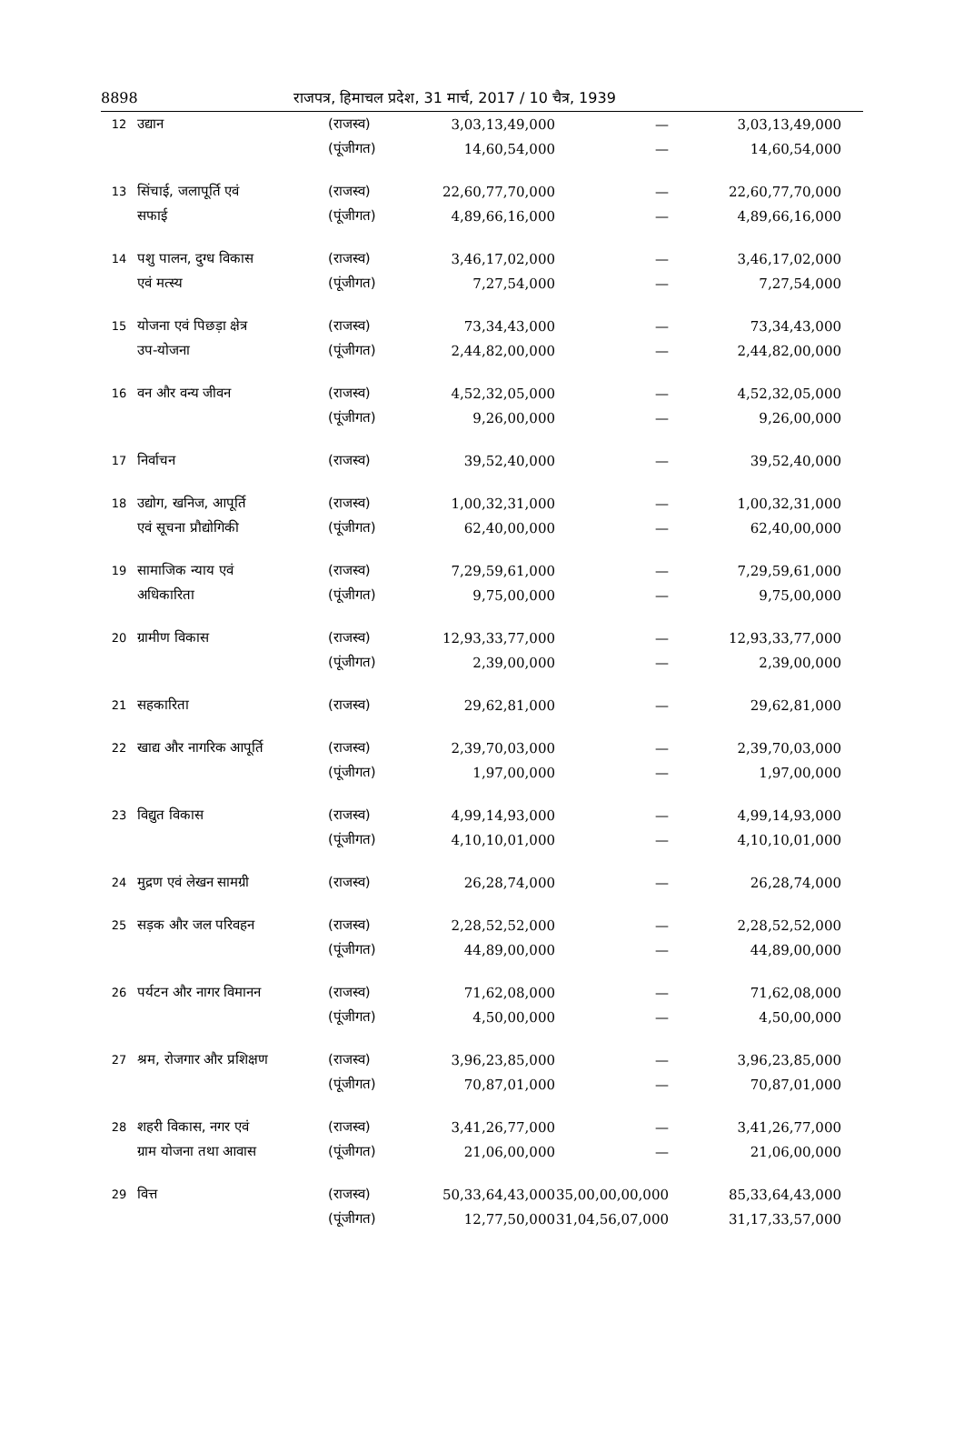8898 राजपत्र, हिमाचल प्रदेश, 31 मार्च, 2017 / 10 चैत्र, 1939
| 12 | उद्यान | (राजस्व) | 3,03,13,49,000 | — | 3,03,13,49,000 |
| | | (पूंजीगत) | 14,60,54,000 | — | 14,60,54,000 |
| 13 | सिंचाई, जलापूर्ति एवं | (राजस्व) | 22,60,77,70,000 | — | 22,60,77,70,000 |
| | सफाई | (पूंजीगत) | 4,89,66,16,000 | — | 4,89,66,16,000 |
| 14 | पशु पालन, दुग्ध विकास | (राजस्व) | 3,46,17,02,000 | — | 3,46,17,02,000 |
| | एवं मत्स्य | (पूंजीगत) | 7,27,54,000 | — | 7,27,54,000 |
| 15 | योजना एवं पिछड़ा क्षेत्र | (राजस्व) | 73,34,43,000 | — | 73,34,43,000 |
| | उप-योजना | (पूंजीगत) | 2,44,82,00,000 | — | 2,44,82,00,000 |
| 16 | वन और वन्य जीवन | (राजस्व) | 4,52,32,05,000 | — | 4,52,32,05,000 |
| | | (पूंजीगत) | 9,26,00,000 | — | 9,26,00,000 |
| 17 | निर्वाचन | (राजस्व) | 39,52,40,000 | — | 39,52,40,000 |
| 18 | उद्योग, खनिज, आपूर्ति | (राजस्व) | 1,00,32,31,000 | — | 1,00,32,31,000 |
| | एवं सूचना प्रौद्योगिकी | (पूंजीगत) | 62,40,00,000 | — | 62,40,00,000 |
| 19 | सामाजिक न्याय एवं | (राजस्व) | 7,29,59,61,000 | — | 7,29,59,61,000 |
| | अधिकारिता | (पूंजीगत) | 9,75,00,000 | — | 9,75,00,000 |
| 20 | ग्रामीण विकास | (राजस्व) | 12,93,33,77,000 | — | 12,93,33,77,000 |
| | | (पूंजीगत) | 2,39,00,000 | — | 2,39,00,000 |
| 21 | सहकारिता | (राजस्व) | 29,62,81,000 | — | 29,62,81,000 |
| 22 | खाद्य और नागरिक आपूर्ति | (राजस्व) | 2,39,70,03,000 | — | 2,39,70,03,000 |
| | | (पूंजीगत) | 1,97,00,000 | — | 1,97,00,000 |
| 23 | विद्युत विकास | (राजस्व) | 4,99,14,93,000 | — | 4,99,14,93,000 |
| | | (पूंजीगत) | 4,10,10,01,000 | — | 4,10,10,01,000 |
| 24 | मुद्रण एवं लेखन सामग्री | (राजस्व) | 26,28,74,000 | — | 26,28,74,000 |
| 25 | सड़क और जल परिवहन | (राजस्व) | 2,28,52,52,000 | — | 2,28,52,52,000 |
| | | (पूंजीगत) | 44,89,00,000 | — | 44,89,00,000 |
| 26 | पर्यटन और नागर विमानन | (राजस्व) | 71,62,08,000 | — | 71,62,08,000 |
| | | (पूंजीगत) | 4,50,00,000 | — | 4,50,00,000 |
| 27 | श्रम, रोजगार और प्रशिक्षण | (राजस्व) | 3,96,23,85,000 | — | 3,96,23,85,000 |
| | | (पूंजीगत) | 70,87,01,000 | — | 70,87,01,000 |
| 28 | शहरी विकास, नगर एवं | (राजस्व) | 3,41,26,77,000 | — | 3,41,26,77,000 |
| | ग्राम योजना तथा आवास | (पूंजीगत) | 21,06,00,000 | — | 21,06,00,000 |
| 29 | वित्त | (राजस्व) | 50,33,64,43,000 | 35,00,00,00,000 | 85,33,64,43,000 |
| | | (पूंजीगत) | 12,77,50,000 | 31,04,56,07,000 | 31,17,33,57,000 |